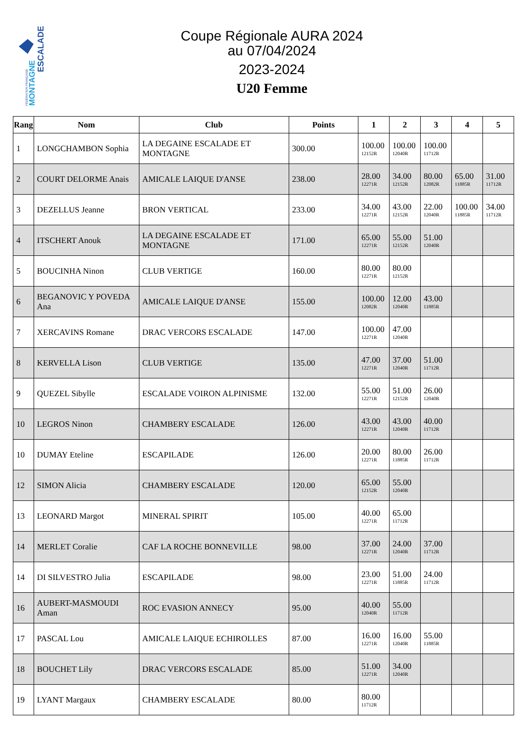FÉDÉRATION FRANÇAISE
MONTAGNE
ESCALADE
Coupe Régionale AURA 2024
au 07/04/2024
2023-2024
U20 Femme
| Rang | Nom | Club | Points | 1 | 2 | 3 | 4 | 5 |
| --- | --- | --- | --- | --- | --- | --- | --- | --- |
| 1 | LONGCHAMBON Sophia | LA DEGAINE ESCALADE ET MONTAGNE | 300.00 | 100.00 12152R | 100.00 12040R | 100.00 11712R | | |
| 2 | COURT DELORME Anais | AMICALE LAIQUE D'ANSE | 238.00 | 28.00 12271R | 34.00 12152R | 80.00 12082R | 65.00 11885R | 31.00 11712R |
| 3 | DEZELLUS Jeanne | BRON VERTICAL | 233.00 | 34.00 12271R | 43.00 12152R | 22.00 12040R | 100.00 11885R | 34.00 11712R |
| 4 | ITSCHERT Anouk | LA DEGAINE ESCALADE ET MONTAGNE | 171.00 | 65.00 12271R | 55.00 12152R | 51.00 12040R | | |
| 5 | BOUCINHA Ninon | CLUB VERTIGE | 160.00 | 80.00 12271R | 80.00 12152R | | | |
| 6 | BEGANOVIC Y POVEDA Ana | AMICALE LAIQUE D'ANSE | 155.00 | 100.00 12082R | 12.00 12040R | 43.00 11885R | | |
| 7 | XERCAVINS Romane | DRAC VERCORS ESCALADE | 147.00 | 100.00 12271R | 47.00 12040R | | | |
| 8 | KERVELLA Lison | CLUB VERTIGE | 135.00 | 47.00 12271R | 37.00 12040R | 51.00 11712R | | |
| 9 | QUEZEL Sibylle | ESCALADE VOIRON ALPINISME | 132.00 | 55.00 12271R | 51.00 12152R | 26.00 12040R | | |
| 10 | LEGROS Ninon | CHAMBERY ESCALADE | 126.00 | 43.00 12271R | 43.00 12040R | 40.00 11712R | | |
| 10 | DUMAY Eteline | ESCAPILADE | 126.00 | 20.00 12271R | 80.00 11885R | 26.00 11712R | | |
| 12 | SIMON Alicia | CHAMBERY ESCALADE | 120.00 | 65.00 12152R | 55.00 12040R | | | |
| 13 | LEONARD Margot | MINERAL SPIRIT | 105.00 | 40.00 12271R | 65.00 11712R | | | |
| 14 | MERLET Coralie | CAF LA ROCHE BONNEVILLE | 98.00 | 37.00 12271R | 24.00 12040R | 37.00 11712R | | |
| 14 | DI SILVESTRO Julia | ESCAPILADE | 98.00 | 23.00 12271R | 51.00 11885R | 24.00 11712R | | |
| 16 | AUBERT-MASMOUDI Aman | ROC EVASION ANNECY | 95.00 | 40.00 12040R | 55.00 11712R | | | |
| 17 | PASCAL Lou | AMICALE LAIQUE ECHIROLLES | 87.00 | 16.00 12271R | 16.00 12040R | 55.00 11885R | | |
| 18 | BOUCHET Lily | DRAC VERCORS ESCALADE | 85.00 | 51.00 12271R | 34.00 12040R | | | |
| 19 | LYANT Margaux | CHAMBERY ESCALADE | 80.00 | 80.00 11712R | | | | |